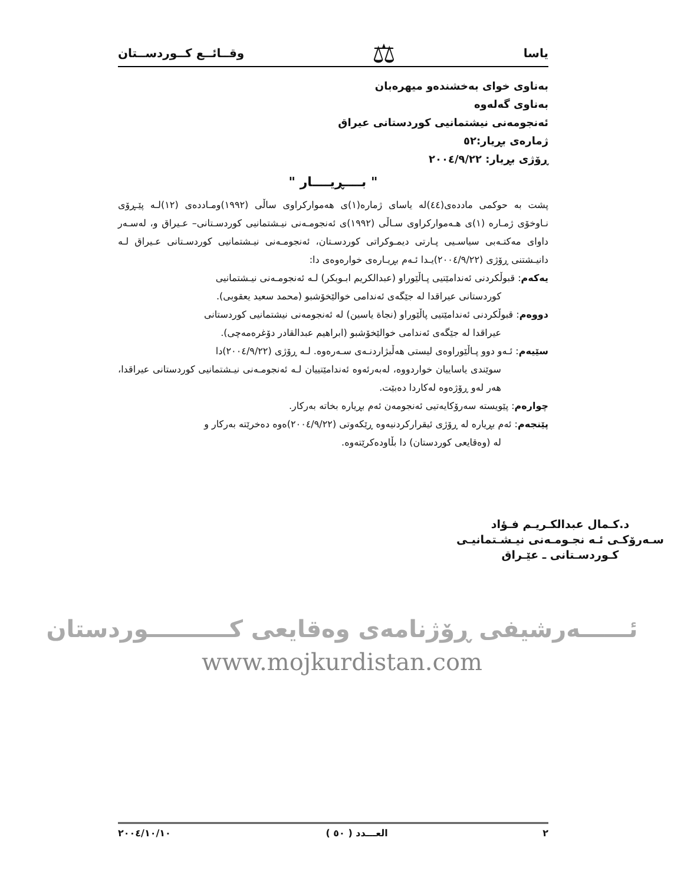یاسا ⚖ وقــائــع كــوردســتان
بەناوی خوای بەخشندەو میهرەبان
بەناوی گەلەوە
ئەنجومەنی نیشتمانیی کوردستانی عیراق
ژمارەی بڕیار:٥٢
ڕۆژی بڕیار: ٢٠٠٤/٩/٢٢
" بــــڕیــــار "
پشت بە حوکمی ماددەی(٤٤)لە یاسای ژمارە(١)ی هەموارکراوی ساڵی (١٩٩٢)ومـاددەی (١٢)لـە پێـڕۆی نـاوخۆی ژمـارە (١)ی هـەموارکراوی سـاڵی (١٩٩٢)ی ئەنجومـەنی نیـشتمانیی کوردسـتانی– عـیراق و، لەسـەر داوای مەکتـەبی سیاسـیی پـارتی دیمـوکراتی کوردسـتان، ئەنجومـەنی نیـشتمانیی کوردسـتانی عـیراق لـە دانیـشتنی ڕۆژی (٢٠٠٤/٩/٢٢)یـدا ئـەم بڕیـارەی خوارەوەی دا:
یەکەم: قبوڵکردنی ئەندامێتیی پـاڵێوراو (عبدالکریم ابـوبکر) لـە ئەنجومـەنی نیـشتمانیی
کوردستانی عیراقدا لە جێگەی ئەندامی خوالێخۆشبو (محمد سعید یعقوبی).
دووەم: قبوڵکردنی ئەندامێتیی پاڵێوراو (نجاة یاسین) لە ئەنجومەنی نیشتمانیی کوردستانی
عیراقدا لە جێگەی ئەندامی خوالێخۆشبو (ابراهیم عبدالقادر دۆغرەمەچی).
سێیەم: ئـەو دوو پـاڵێوراوەی لیستی هەڵبژاردنـەی سـەرەوە. لـە ڕۆژی (٢٠٠٤/٩/٢٢)دا
سوێندی یاساییان خواردووە، لەبەرئەوە ئەندامێتییان لـە ئەنجومـەنی نیـشتمانیی کوردستانی عیراقدا، هەر لەو ڕۆژەوە لەکاردا دەبێت.
چوارەم: پێویستە سەرۆکایەتیی ئەنجومەن ئەم بڕیارە بخاتە بەرکار.
پێنجەم: ئەم بڕیارە لە ڕۆژی ئیقرارکردنیەوە ڕێکەوتی (٢٠٠٤/٩/٢٢)ەوە دەخرێتە بەرکار و
لە (وەقایعی کوردستان) دا بڵاودەکرێتەوە.
د.کـمال عبدالکـریـم فـؤاد
سـەرۆکـی ئـە نجـومـەنی نیـشـتمانیـی
کـوردسـتانی ـ عێـراق
ئــــــەرشیفی ڕۆژنامەی وەقایعی کــــــــــوردستان
www.mojkurdistan.com
٢ العـــدد ( ٥٠ ) ٢٠٠٤/١٠/١٠